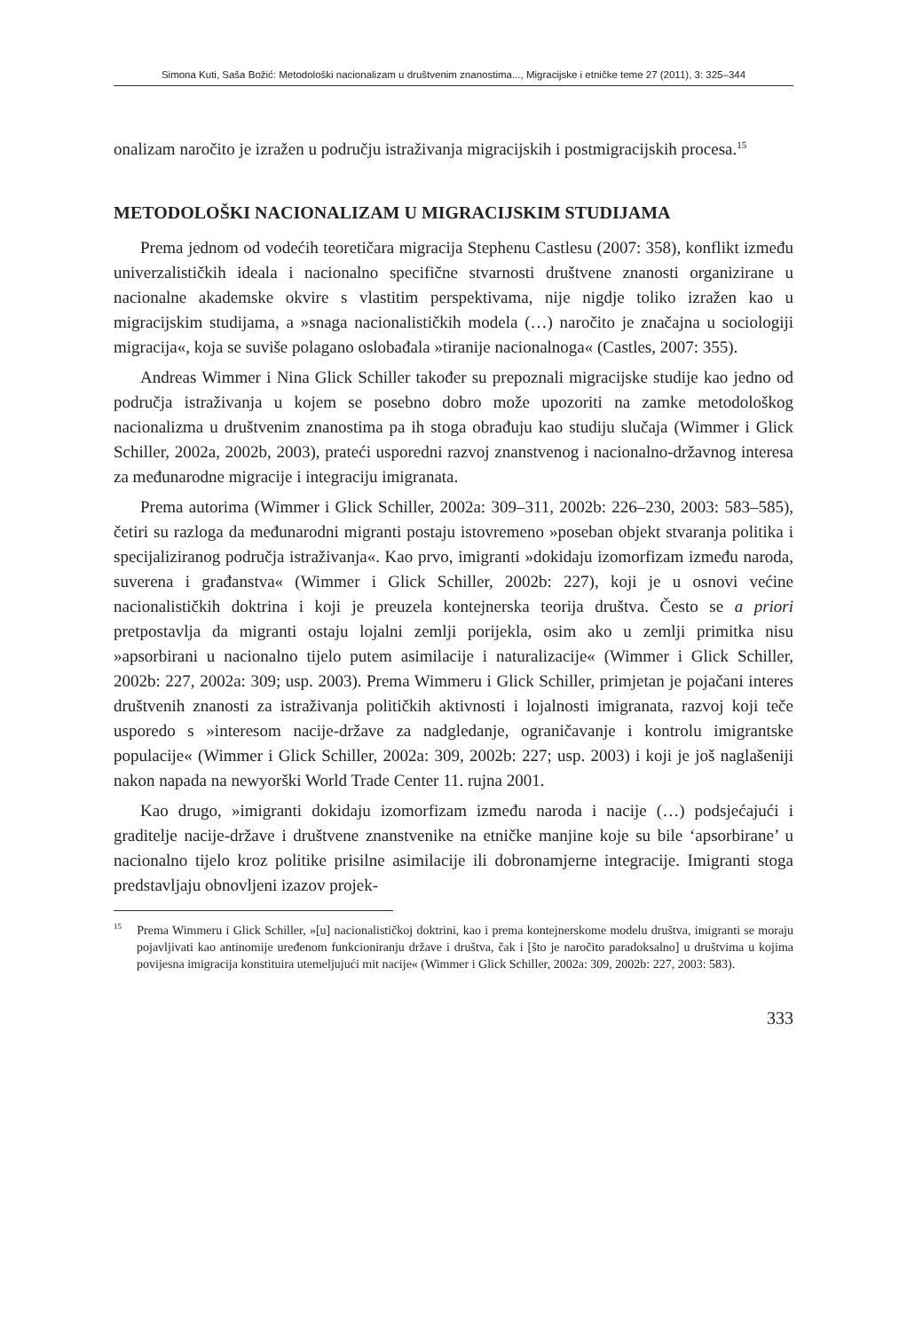Simona Kuti, Saša Božić: Metodološki nacionalizam u društvenim znanostima..., Migracijske i etničke teme 27 (2011), 3: 325–344
onalizam naročito je izražen u području istraživanja migracijskih i postmigracijskih procesa.<sup>15</sup>
METODOLOŠKI NACIONALIZAM U MIGRACIJSKIM STUDIJAMA
Prema jednom od vodećih teoretičara migracija Stephenu Castlesu (2007: 358), konflikt između univerzalističkih ideala i nacionalno specifične stvarnosti društvene znanosti organizirane u nacionalne akademske okvire s vlastitim perspektivama, nije nigdje toliko izražen kao u migracijskim studijama, a »snaga nacionalističkih modela (…) naročito je značajna u sociologiji migracija«, koja se suviše polagano oslobađala »tiranije nacionalnoga« (Castles, 2007: 355).
Andreas Wimmer i Nina Glick Schiller također su prepoznali migracijske studije kao jedno od područja istraživanja u kojem se posebno dobro može upozoriti na zamke metodološkog nacionalizma u društvenim znanostima pa ih stoga obrađuju kao studiju slučaja (Wimmer i Glick Schiller, 2002a, 2002b, 2003), prateći usporedni razvoj znanstvenog i nacionalno-državnog interesa za međunarodne migracije i integraciju imigranata.
Prema autorima (Wimmer i Glick Schiller, 2002a: 309–311, 2002b: 226–230, 2003: 583–585), četiri su razloga da međunarodni migranti postaju istovremeno »poseban objekt stvaranja politika i specijaliziranog područja istraživanja«. Kao prvo, imigranti »dokidaju izomorfizam između naroda, suverena i građanstva« (Wimmer i Glick Schiller, 2002b: 227), koji je u osnovi većine nacionalističkih doktrina i koji je preuzela kontejnerska teorija društva. Često se a priori pretpostavlja da migranti ostaju lojalni zemlji porijekla, osim ako u zemlji primitka nisu »apsorbirani u nacionalno tijelo putem asimilacije i naturalizacije« (Wimmer i Glick Schiller, 2002b: 227, 2002a: 309; usp. 2003). Prema Wimmeru i Glick Schiller, primjetan je pojačani interes društvenih znanosti za istraživanja političkih aktivnosti i lojalnosti imigranata, razvoj koji teče usporedo s »interesom nacije-države za nadgledanje, ograničavanje i kontrolu imigrantske populacije« (Wimmer i Glick Schiller, 2002a: 309, 2002b: 227; usp. 2003) i koji je još naglašeniji nakon napada na newyorški World Trade Center 11. rujna 2001.
Kao drugo, »imigranti dokidaju izomorfizam između naroda i nacije (…) podsjećajući i graditelje nacije-države i društvene znanstvenike na etničke manjine koje su bile ‘apsorbirane’ u nacionalno tijelo kroz politike prisilne asimilacije ili dobronamjerne integracije. Imigranti stoga predstavljaju obnovljeni izazov projek-
<sup>15</sup> Prema Wimmeru i Glick Schiller, »[u] nacionalističkoj doktrini, kao i prema kontejnerskome modelu društva, imigranti se moraju pojavljivati kao antinomije uređenom funkcioniranju države i društva, čak i [što je naročito paradoksalno] u društvima u kojima povijesna imigracija konstituira utemeljujući mit nacije« (Wimmer i Glick Schiller, 2002a: 309, 2002b: 227, 2003: 583).
333